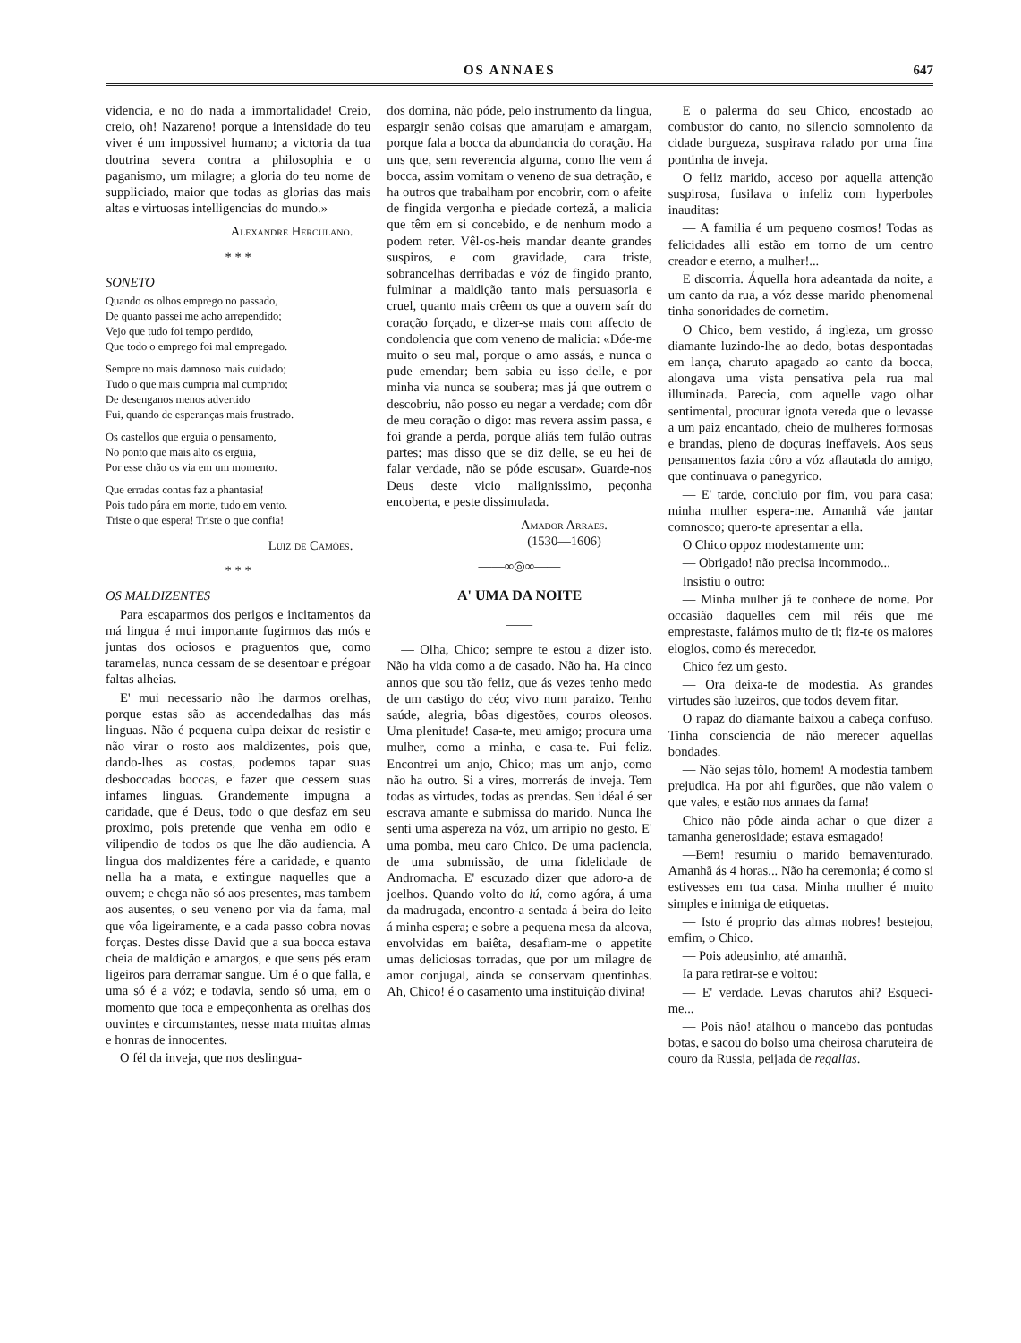OS ANNAES 647
videncia, e no do nada a immortalidade! Creio, creio, oh! Nazareno! porque a intensidade do teu viver é um impossivel humano; a victoria da tua doutrina severa contra a philosophia e o paganismo, um milagre; a gloria do teu nome de suppliciado, maior que todas as glorias das mais altas e virtuosas intelligencias do mundo.»
Alexandre Herculano.
* * *
SONETO
Quando os olhos emprego no passado,
De quanto passei me acho arrependido;
Vejo que tudo foi tempo perdido,
Que todo o emprego foi mal empregado.
Sempre no mais damnoso mais cuidado;
Tudo o que mais cumpria mal cumprido;
De desenganos menos advertido
Fui, quando de esperanças mais frustrado.
Os castellos que erguia o pensamento,
No ponto que mais alto os erguia,
Por esse chão os via em um momento.
Que erradas contas faz a phantasia!
Pois tudo pára em morte, tudo em vento.
Triste o que espera! Triste o que confia!
Luiz de Camões.
* * *
OS MALDIZENTES
Para escaparmos dos perigos e incitamentos da má lingua é mui importante fugirmos das mós e juntas dos ociosos e praguentos que, como taramelas, nunca cessam de se desentoar e prégoar faltas alheias.
E' mui necessario não lhe darmos orelhas, porque estas são as accendedalhas das más linguas. Não é pequena culpa deixar de resistir e não virar o rosto aos maldizentes, pois que, dando-lhes as costas, podemos tapar suas desboccadas boccas, e fazer que cessem suas infames linguas. Grandemente impugna a caridade, que é Deus, todo o que desfaz em seu proximo, pois pretende que venha em odio e vilipendio de todos os que lhe dão audiencia. A lingua dos maldizentes fére a caridade, e quanto nella ha a mata, e extingue naquelles que a ouvem; e chega não só aos presentes, mas tambem aos ausentes, o seu veneno por via da fama, mal que vôa ligeiramente, e a cada passo cobra novas forças. Destes disse David que a sua bocca estava cheia de maldição e amargos, e que seus pés eram ligeiros para derramar sangue. Um é o que falla, e uma só é a vóz; e todavia, sendo só uma, em o momento que toca e empeçonhenta as orelhas dos ouvintes e circumstantes, nesse mata muitas almas e honras de innocentes.
O fél da inveja, que nos deslingua-
dos domina, não póde, pelo instrumento da lingua, espargir senão coisas que amarujam e amargam, porque fala a bocca da abundancia do coração. Ha uns que, sem reverencia alguma, como lhe vem á bocca, assim vomitam o veneno de sua detração, e ha outros que trabalham por encobrir, com o afeite de fingida vergonha e piedade corteză, a malicia que têm em si concebido, e de nenhum modo a podem reter. Vêl-os-heis mandar deante grandes suspiros, e com gravidade, cara triste, sobrancelhas derribadas e vóz de fingido pranto, fulminar a maldição tanto mais persuasoria e cruel, quanto mais crêem os que a ouvem saír do coração forçado, e dizer-se mais com affecto de condolencia que com veneno de malicia: «Dóe-me muito o seu mal, porque o amo assás, e nunca o pude emendar; bem sabia eu isso delle, e por minha via nunca se soubera; mas já que outrem o descobriu, não posso eu negar a verdade; com dôr de meu coração o digo: mas revera assim passa, e foi grande a perda, porque aliás tem fulão outras partes; mas disso que se diz delle, se eu hei de falar verdade, não se póde escusar». Guarde-nos Deus deste vicio malignissimo, peçonha encoberta, e peste dissimulada.
Amador Arraes.
(1530—1606)
——∞◎∞——
A' UMA DA NOITE
——
— Olha, Chico; sempre te estou a dizer isto. Não ha vida como a de casado. Não ha. Ha cinco annos que sou tão feliz, que ás vezes tenho medo de um castigo do céo; vivo num paraizo. Tenho saúde, alegria, bôas digestões, couros oleosos. Uma plenitude! Casa-te, meu amigo; procura uma mulher, como a minha, e casa-te. Fui feliz. Encontrei um anjo, Chico; mas um anjo, como não ha outro. Si a vires, morrerás de inveja. Tem todas as virtudes, todas as prendas. Seu idéal é ser escrava amante e submissa do marido. Nunca lhe senti uma aspereza na vóz, um arripio no gesto. E' uma pomba, meu caro Chico. De uma paciencia, de uma submissão, de uma fidelidade de Andromacha. E' escuzado dizer que adoro-a de joelhos. Quando volto do lú, como agóra, á uma da madrugada, encontro-a sentada á beira do leito á minha espera; e sobre a pequena mesa da alcova, envolvidas em baiêta, desafiam-me o appetite umas deliciosas torradas, que por um milagre de amor conjugal, ainda se conservam quentinhas. Ah, Chico! é o casamento uma instituição divina!
E o palerma do seu Chico, encostado ao combustor do canto, no silencio somnolento da cidade burgueza, suspirava ralado por uma fina pontinha de inveja.
O feliz marido, acceso por aquella attenção suspirosa, fusilava o infeliz com hyperboles inauditas:
— A familia é um pequeno cosmos! Todas as felicidades alli estão em torno de um centro creador e eterno, a mulher!...
E discorria. Áquella hora adeantada da noite, a um canto da rua, a vóz desse marido phenomenal tinha sonoridades de cornetim.
O Chico, bem vestido, á ingleza, um grosso diamante luzindo-lhe ao dedo, botas despontadas em lança, charuto apagado ao canto da bocca, alongava uma vista pensativa pela rua mal illuminada. Parecia, com aquelle vago olhar sentimental, procurar ignota vereda que o levasse a um paiz encantado, cheio de mulheres formosas e brandas, pleno de doçuras ineffaveis. Aos seus pensamentos fazia côro a vóz aflautada do amigo, que continuava o panegyrico.
— E' tarde, concluio por fim, vou para casa; minha mulher espera-me. Amanhã váe jantar comnosco; quero-te apresentar a ella.
O Chico oppoz modestamente um:
— Obrigado! não precisa incommodo...
Insistiu o outro:
— Minha mulher já te conhece de nome. Por occasião daquelles cem mil réis que me emprestaste, falámos muito de ti; fiz-te os maiores elogios, como és merecedor.
Chico fez um gesto.
— Ora deixa-te de modestia. As grandes virtudes são luzeiros, que todos devem fitar.
O rapaz do diamante baixou a cabeça confuso. Tinha consciencia de não merecer aquellas bondades.
— Não sejas tôlo, homem! A modestia tambem prejudica. Ha por ahi figurões, que não valem o que vales, e estão nos annaes da fama!
Chico não pôde ainda achar o que dizer a tamanha generosidade; estava esmagado!
—Bem! resumiu o marido bemaventurado. Amanhã ás 4 horas... Não ha ceremonia; é como si estivesses em tua casa. Minha mulher é muito simples e inimiga de etiquetas.
— Isto é proprio das almas nobres! bestejou, emfim, o Chico.
— Pois adeusinho, até amanhã.
Ia para retirar-se e voltou:
— E' verdade. Levas charutos ahi? Esqueci-me...
— Pois não! atalhou o mancebo das pontudas botas, e sacou do bolso uma cheirosa charuteira de couro da Russia, peijada de regalias.